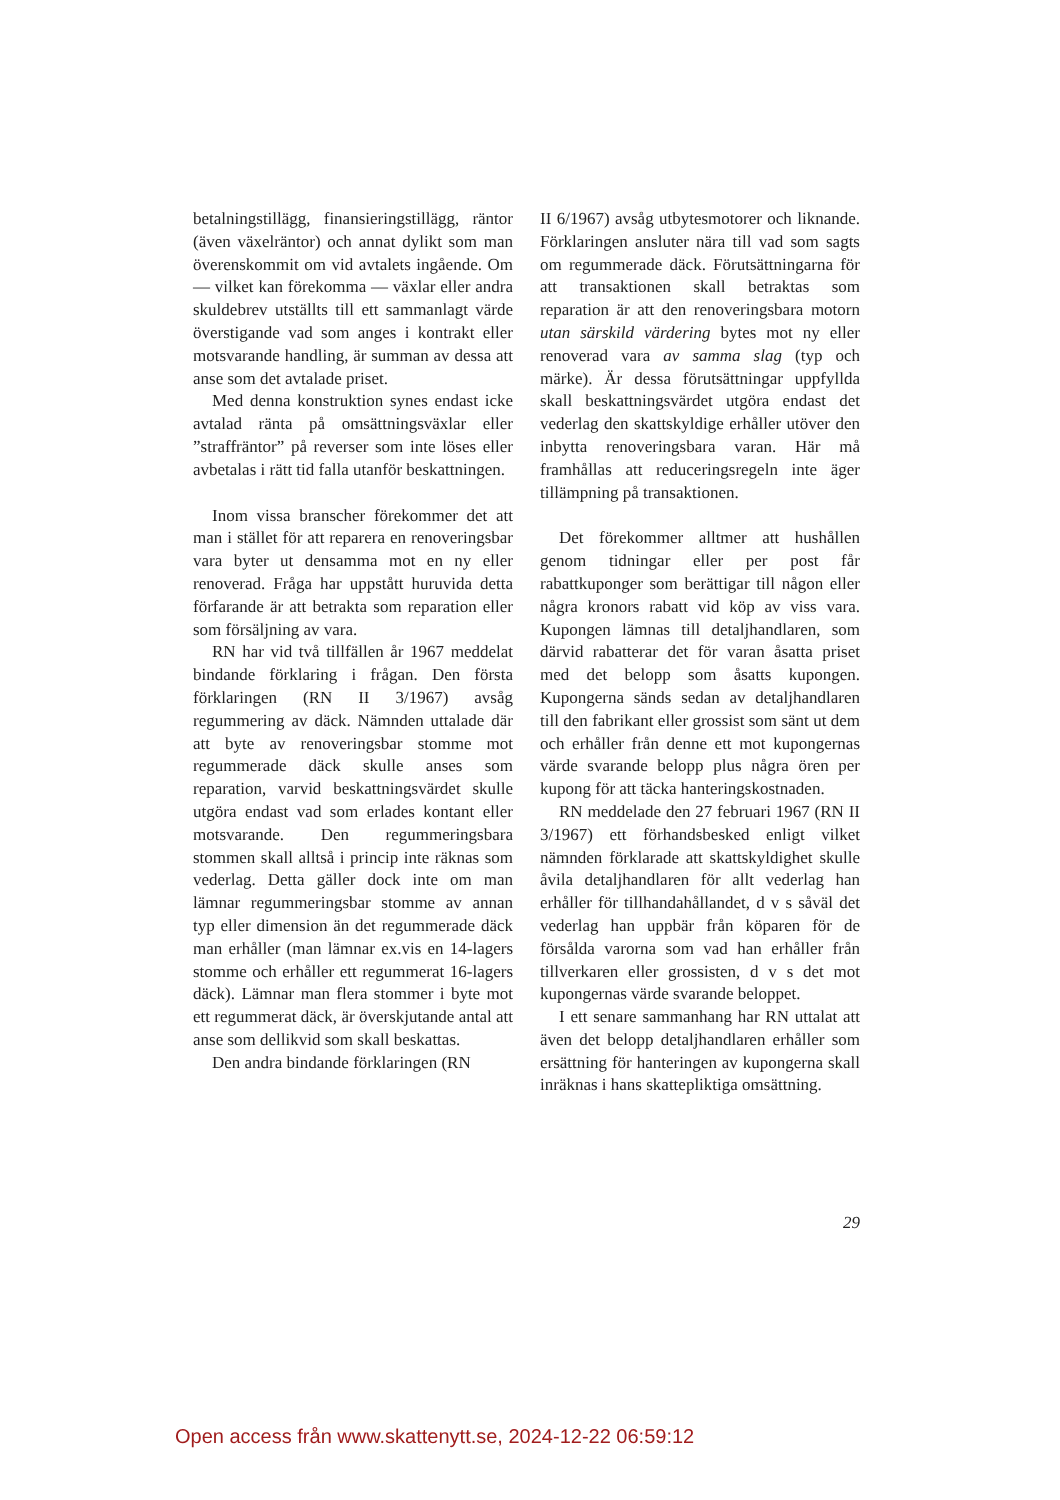betalningstillägg, finansieringstillägg, räntor (även växelräntor) och annat dylikt som man överenskommit om vid avtalets ingående. Om — vilket kan förekomma — växlar eller andra skuldebrev utställts till ett sammanlagt värde överstigande vad som anges i kontrakt eller motsvarande handling, är summan av dessa att anse som det avtalade priset.
Med denna konstruktion synes endast icke avtalad ränta på omsättningsväxlar eller ”straffräntor” på reverser som inte löses eller avbetalas i rätt tid falla utanför beskattningen.
Inom vissa branscher förekommer det att man i stället för att reparera en renoveringsbar vara byter ut densamma mot en ny eller renoverad. Fråga har uppstått huruvida detta förfarande är att betrakta som reparation eller som försäljning av vara.
RN har vid två tillfällen år 1967 meddelat bindande förklaring i frågan. Den första förklaringen (RN II 3/1967) avsåg regummering av däck. Nämnden uttalade där att byte av renoveringsbar stomme mot regummerade däck skulle anses som reparation, varvid beskattningsvärdet skulle utgöra endast vad som erlades kontant eller motsvarande. Den regummeringsbara stommen skall alltså i princip inte räknas som vederlag. Detta gäller dock inte om man lämnar regummeringsbar stomme av annan typ eller dimension än det regummerade däck man erhåller (man lämnar ex.vis en 14-lagers stomme och erhåller ett regummerat 16-lagers däck). Lämnar man flera stommer i byte mot ett regummerat däck, är överskjutande antal att anse som dellikvid som skall beskattas.
Den andra bindande förklaringen (RN
II 6/1967) avsåg utbytesmotorer och liknande. Förklaringen ansluter nära till vad som sagts om regummerade däck. Förutsättningarna för att transaktionen skall betraktas som reparation är att den renoveringsbara motorn utan särskild värdering bytes mot ny eller renoverad vara av samma slag (typ och märke). Är dessa förutsättningar uppfyllda skall beskattningsvärdet utgöra endast det vederlag den skattskyldige erhåller utöver den inbytta renoveringsbara varan. Här må framhållas att reduceringsregeln inte äger tillämpning på transaktionen.
Det förekommer alltmer att hushållen genom tidningar eller per post får rabattkuponger som berättigar till någon eller några kronors rabatt vid köp av viss vara. Kupongen lämnas till detaljhandlaren, som därvid rabatterar det för varan åsatta priset med det belopp som åsatts kupongen. Kupongerna sänds sedan av detaljhandlaren till den fabrikant eller grossist som sänt ut dem och erhåller från denne ett mot kupongernas värde svarande belopp plus några ören per kupong för att täcka hanteringskostnaden.
RN meddelade den 27 februari 1967 (RN II 3/1967) ett förhandsbesked enligt vilket nämnden förklarade att skattskyldighet skulle åvila detaljhandlaren för allt vederlag han erhåller för tillhandahållandet, d v s såväl det vederlag han uppbär från köparen för de försålda varorna som vad han erhåller från tillverkaren eller grossisten, d v s det mot kupongernas värde svarande beloppet.
I ett senare sammanhang har RN uttalat att även det belopp detaljhandlaren erhåller som ersättning för hanteringen av kupongerna skall inräknas i hans skattepliktiga omsättning.
29
Open access från www.skattenytt.se, 2024-12-22 06:59:12